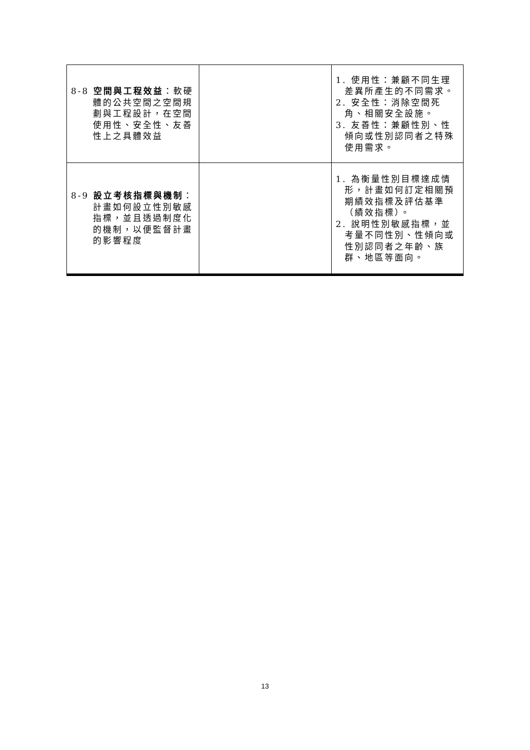| 8-8 空間與工程效益 ：軟硬體的公共空間之空間規劃與工程設計，在空間使用性、安全性、友善性上之具體效益 | | 1. 使用性：兼顧不同生理差異所產生的不同需求。 2. 安全性：消除空間死角、相關安全設施。 3. 友善性：兼顧性別、性傾向或性別認同者之特殊使用需求。 |
| 8-9 設立考核指標與機制 ：計畫如何設立性別敏感指標，並且透過制度化的機制，以便監督計畫的影響程度 | | 1. 為衡量性別目標達成情形，計畫如何訂定相關預期績效指標及評估基準（績效指標）。 2. 說明性別敏感指標，並考量不同性別、性傾向或性別認同者之年齡、族群、地區等面向。 |
13